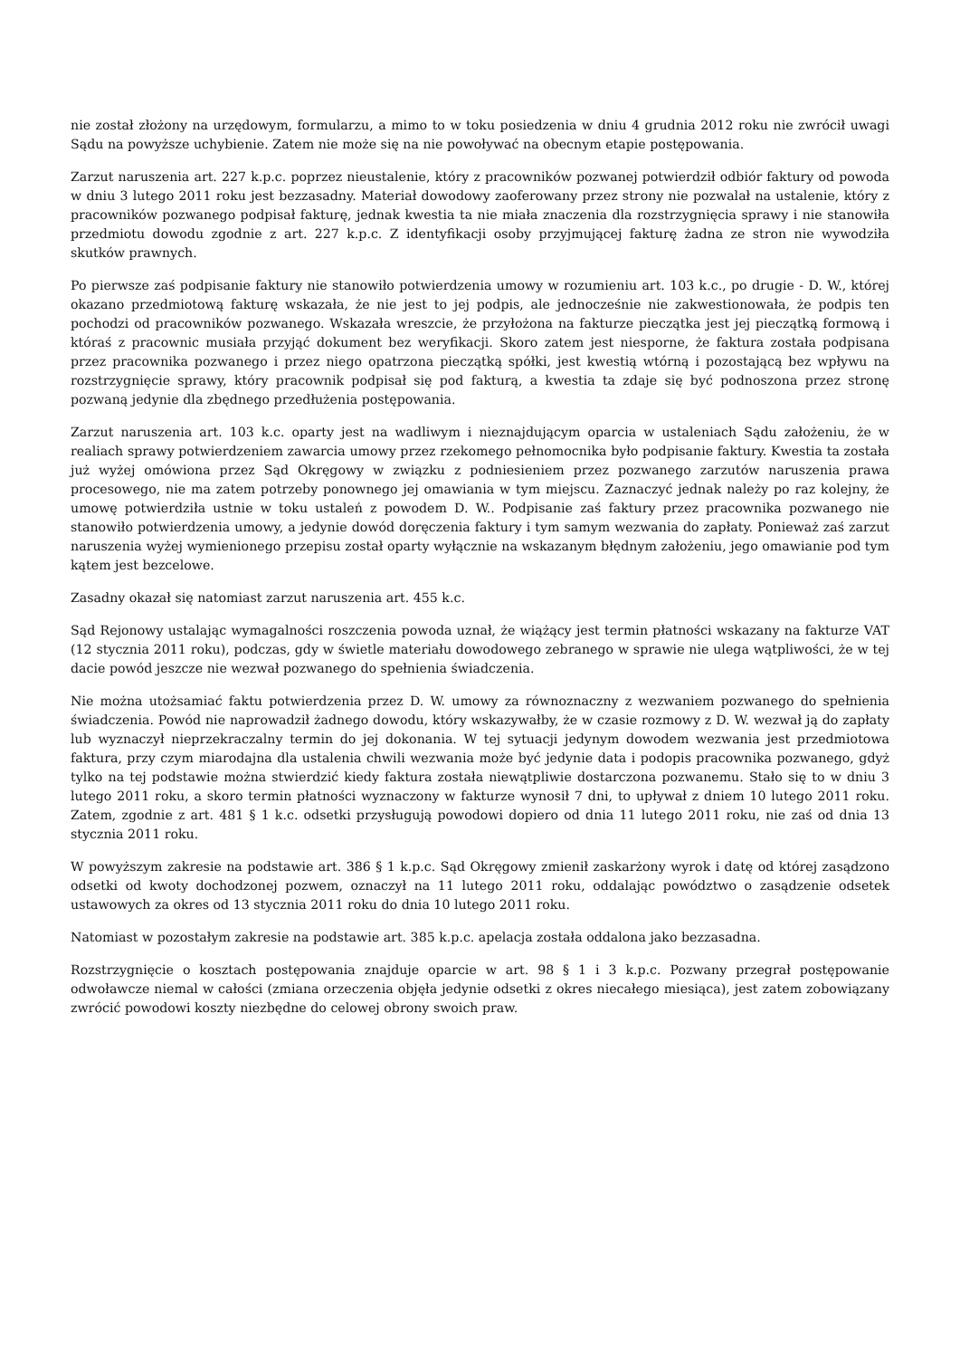nie został złożony na urzędowym, formularzu, a mimo to w toku posiedzenia w dniu 4 grudnia 2012 roku nie zwrócił uwagi Sądu na powyższe uchybienie. Zatem nie może się na nie powoływać na obecnym etapie postępowania.
Zarzut naruszenia art. 227 k.p.c. poprzez nieustalenie, który z pracowników pozwanej potwierdził odbiór faktury od powoda w dniu 3 lutego 2011 roku jest bezzasadny. Materiał dowodowy zaoferowany przez strony nie pozwalał na ustalenie, który z pracowników pozwanego podpisał fakturę, jednak kwestia ta nie miała znaczenia dla rozstrzygnięcia sprawy i nie stanowiła przedmiotu dowodu zgodnie z art. 227 k.p.c. Z identyfikacji osoby przyjmującej fakturę żadna ze stron nie wywodziła skutków prawnych.
Po pierwsze zaś podpisanie faktury nie stanowiło potwierdzenia umowy w rozumieniu art. 103 k.c., po drugie - D. W., której okazano przedmiotową fakturę wskazała, że nie jest to jej podpis, ale jednocześnie nie zakwestionowała, że podpis ten pochodzi od pracowników pozwanego. Wskazała wreszcie, że przyłożona na fakturze pieczątka jest jej pieczątką formową i któraś z pracownic musiała przyjąć dokument bez weryfikacji. Skoro zatem jest niesporne, że faktura została podpisana przez pracownika pozwanego i przez niego opatrzona pieczątką spółki, jest kwestią wtórną i pozostającą bez wpływu na rozstrzygnięcie sprawy, który pracownik podpisał się pod fakturą, a kwestia ta zdaje się być podnoszona przez stronę pozwaną jedynie dla zbędnego przedłużenia postępowania.
Zarzut naruszenia art. 103 k.c. oparty jest na wadliwym i nieznajdującym oparcia w ustaleniach Sądu założeniu, że w realiach sprawy potwierdzeniem zawarcia umowy przez rzekomego pełnomocnika było podpisanie faktury. Kwestia ta została już wyżej omówiona przez Sąd Okręgowy w związku z podniesieniem przez pozwanego zarzutów naruszenia prawa procesowego, nie ma zatem potrzeby ponownego jej omawiania w tym miejscu. Zaznaczyć jednak należy po raz kolejny, że umowę potwierdziła ustnie w toku ustaleń z powodem D. W.. Podpisanie zaś faktury przez pracownika pozwanego nie stanowiło potwierdzenia umowy, a jedynie dowód doręczenia faktury i tym samym wezwania do zapłaty. Ponieważ zaś zarzut naruszenia wyżej wymienionego przepisu został oparty wyłącznie na wskazanym błędnym założeniu, jego omawianie pod tym kątem jest bezcelowe.
Zasadny okazał się natomiast zarzut naruszenia art. 455 k.c.
Sąd Rejonowy ustalając wymagalności roszczenia powoda uznał, że wiążący jest termin płatności wskazany na fakturze VAT (12 stycznia 2011 roku), podczas, gdy w świetle materiału dowodowego zebranego w sprawie nie ulega wątpliwości, że w tej dacie powód jeszcze nie wezwał pozwanego do spełnienia świadczenia.
Nie można utożsamiać faktu potwierdzenia przez D. W. umowy za równoznaczny z wezwaniem pozwanego do spełnienia świadczenia. Powód nie naprowadził żadnego dowodu, który wskazywałby, że w czasie rozmowy z D. W. wezwał ją do zapłaty lub wyznaczył nieprzekraczalny termin do jej dokonania. W tej sytuacji jedynym dowodem wezwania jest przedmiotowa faktura, przy czym miarodajna dla ustalenia chwili wezwania może być jedynie data i podopis pracownika pozwanego, gdyż tylko na tej podstawie można stwierdzić kiedy faktura została niewątpliwie dostarczona pozwanemu. Stało się to w dniu 3 lutego 2011 roku, a skoro termin płatności wyznaczony w fakturze wynosił 7 dni, to upływał z dniem 10 lutego 2011 roku. Zatem, zgodnie z art. 481 § 1 k.c. odsetki przysługują powodowi dopiero od dnia 11 lutego 2011 roku, nie zaś od dnia 13 stycznia 2011 roku.
W powyższym zakresie na podstawie art. 386 § 1 k.p.c. Sąd Okręgowy zmienił zaskarżony wyrok i datę od której zasądzono odsetki od kwoty dochodzonej pozwem, oznaczył na 11 lutego 2011 roku, oddalając powództwo o zasądzenie odsetek ustawowych za okres od 13 stycznia 2011 roku do dnia 10 lutego 2011 roku.
Natomiast w pozostałym zakresie na podstawie art. 385 k.p.c. apelacja została oddalona jako bezzasadna.
Rozstrzygnięcie o kosztach postępowania znajduje oparcie w art. 98 § 1 i 3 k.p.c. Pozwany przegrał postępowanie odwoławcze niemal w całości (zmiana orzeczenia objęła jedynie odsetki z okres niecałego miesiąca), jest zatem zobowiązany zwrócić powodowi koszty niezbędne do celowej obrony swoich praw.